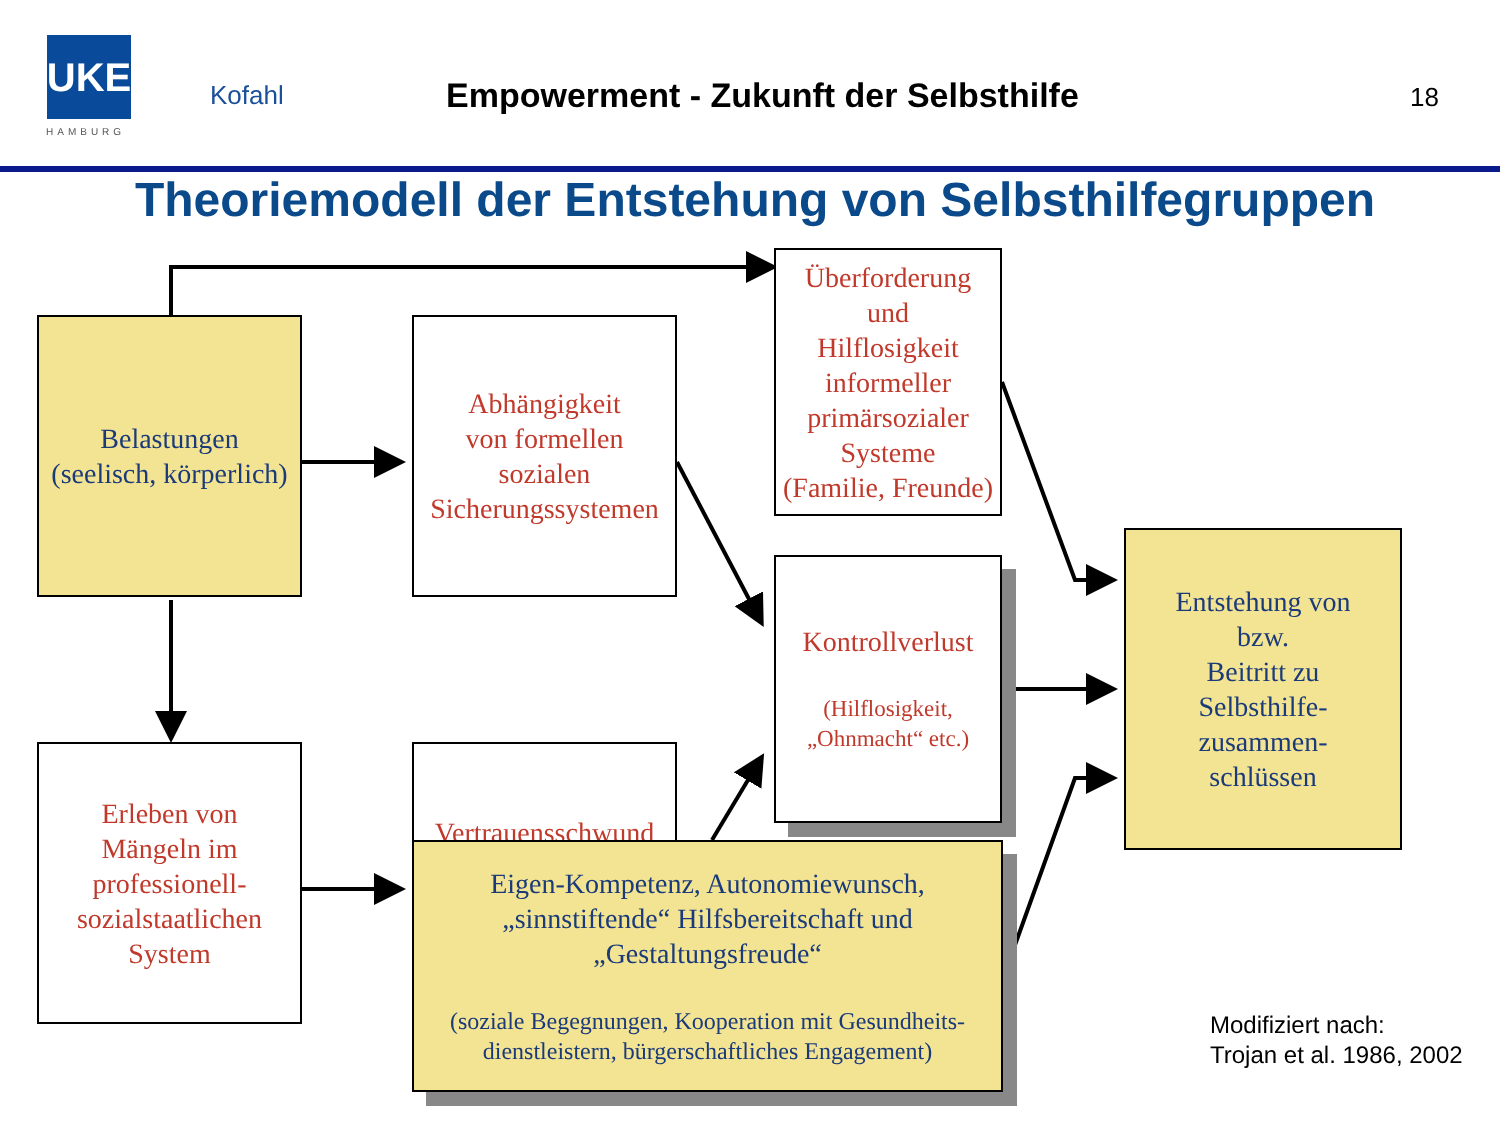UKE
HAMBURG
Kofahl
Empowerment - Zukunft der Selbsthilfe
18
Theoriemodell der Entstehung von Selbsthilfegruppen
Belastungen
(seelisch, körperlich)
Abhängigkeit
von formellen
sozialen
Sicherungssystemen
Überforderung
und
Hilflosigkeit
informeller
primärsozialer
Systeme
(Familie, Freunde)
Kontrollverlust
(Hilflosigkeit,
„Ohnmacht“ etc.)
Entstehung von
bzw.
Beitritt zu
Selbsthilfe-
zusammen-
schlüssen
Erleben von
Mängeln im
professionell-
sozialstaatlichen
System
Vertrauensschwund
Eigen-Kompetenz, Autonomiewunsch,
„sinnstiftende“ Hilfsbereitschaft und
„Gestaltungsfreude“
(soziale Begegnungen, Kooperation mit Gesundheits-
dienstleistern, bürgerschaftliches Engagement)
Modifiziert nach:
Trojan et al. 1986, 2002